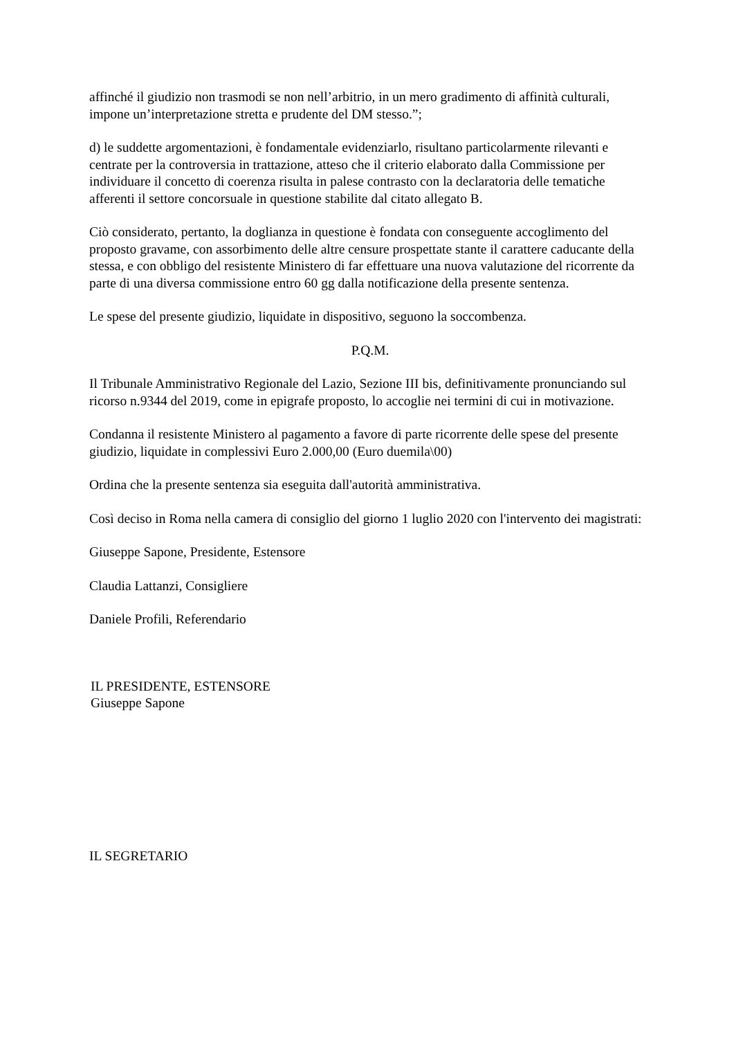affinché il giudizio non trasmodi se non nell’arbitrio, in un mero gradimento di affinità culturali, impone un’interpretazione stretta e prudente del DM stesso.”;
d) le suddette argomentazioni, è fondamentale evidenziarlo, risultano particolarmente rilevanti e centrate per la controversia in trattazione, atteso che il criterio elaborato dalla Commissione per individuare il concetto di coerenza risulta in palese contrasto con la declaratoria delle tematiche afferenti il settore concorsuale in questione stabilite dal citato allegato B.
Ciò considerato, pertanto, la doglianza in questione è fondata con conseguente accoglimento del proposto gravame, con assorbimento delle altre censure prospettate stante il carattere caducante della stessa, e con obbligo del resistente Ministero di far effettuare una nuova valutazione del ricorrente da parte di una diversa commissione entro 60 gg dalla notificazione della presente sentenza.
Le spese del presente giudizio, liquidate in dispositivo, seguono la soccombenza.
P.Q.M.
Il Tribunale Amministrativo Regionale del Lazio, Sezione III bis, definitivamente pronunciando sul ricorso n.9344 del 2019, come in epigrafe proposto, lo accoglie nei termini di cui in motivazione.
Condanna il resistente Ministero al pagamento a favore di parte ricorrente delle spese del presente giudizio, liquidate in complessivi Euro 2.000,00 (Euro duemila\00)
Ordina che la presente sentenza sia eseguita dall'autorità amministrativa.
Così deciso in Roma nella camera di consiglio del giorno 1 luglio 2020 con l'intervento dei magistrati:
Giuseppe Sapone, Presidente, Estensore
Claudia Lattanzi, Consigliere
Daniele Profili, Referendario
IL PRESIDENTE, ESTENSORE
Giuseppe Sapone
IL SEGRETARIO